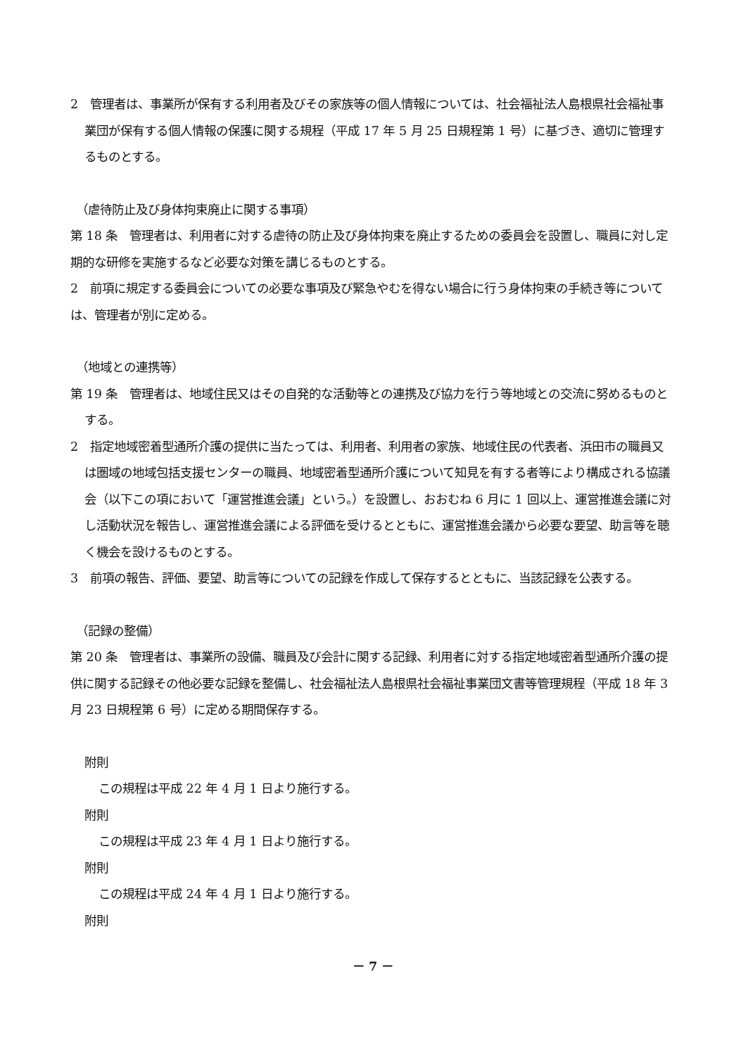2　管理者は、事業所が保有する利用者及びその家族等の個人情報については、社会福祉法人島根県社会福祉事業団が保有する個人情報の保護に関する規程（平成 17 年 5 月 25 日規程第 1 号）に基づき、適切に管理するものとする。
（虐待防止及び身体拘束廃止に関する事項）
第 18 条　管理者は、利用者に対する虐待の防止及び身体拘束を廃止するための委員会を設置し、職員に対し定期的な研修を実施するなど必要な対策を講じるものとする。
2　前項に規定する委員会についての必要な事項及び緊急やむを得ない場合に行う身体拘束の手続き等については、管理者が別に定める。
（地域との連携等）
第 19 条　管理者は、地域住民又はその自発的な活動等との連携及び協力を行う等地域との交流に努めるものとする。
2　指定地域密着型通所介護の提供に当たっては、利用者、利用者の家族、地域住民の代表者、浜田市の職員又は圏域の地域包括支援センターの職員、地域密着型通所介護について知見を有する者等により構成される協議会（以下この項において「運営推進会議」という。）を設置し、おおむね 6 月に 1 回以上、運営推進会議に対し活動状況を報告し、運営推進会議による評価を受けるとともに、運営推進会議から必要な要望、助言等を聴く機会を設けるものとする。
3　前項の報告、評価、要望、助言等についての記録を作成して保存するとともに、当該記録を公表する。
（記録の整備）
第 20 条　管理者は、事業所の設備、職員及び会計に関する記録、利用者に対する指定地域密着型通所介護の提供に関する記録その他必要な記録を整備し、社会福祉法人島根県社会福祉事業団文書等管理規程（平成 18 年 3 月 23 日規程第 6 号）に定める期間保存する。
附則
この規程は平成 22 年 4 月 1 日より施行する。
附則
この規程は平成 23 年 4 月 1 日より施行する。
附則
この規程は平成 24 年 4 月 1 日より施行する。
附則
－ 7 －